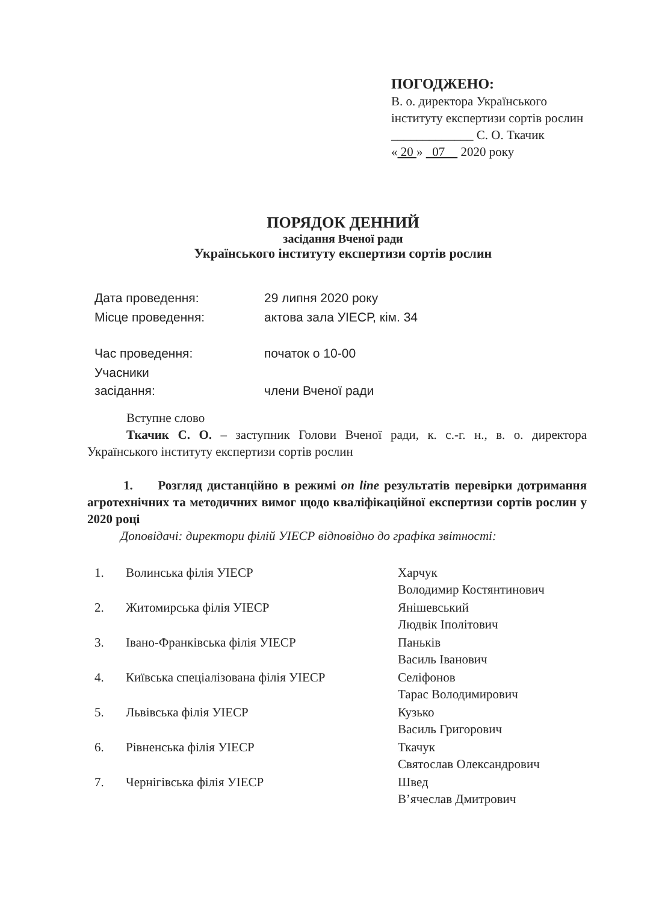ПОГОДЖЕНО:
В. о. директора Українського інституту експертизи сортів рослин
_____________ С. О. Ткачик
« 20 » 07 2020 року
ПОРЯДОК ДЕННИЙ
засідання Вченої ради
Українського інституту експертизи сортів рослин
| Дата проведення: | 29 липня 2020 року |
| Місце проведення: | актова зала УІЕСР, кім. 34 |
| Час проведення: | початок о 10-00 |
| Учасники засідання: | члени Вченої ради |
Вступне слово
Ткачик С. О. – заступник Голови Вченої ради, к. с.-г. н., в. о. директора Українського інституту експертизи сортів рослин
1. Розгляд дистанційно в режимі on line результатів перевірки дотримання агротехнічних та методичних вимог щодо кваліфікаційної експертизи сортів рослин у 2020 році
Доповідачі: директори філій УІЕСР відповідно до графіка звітності:
| 1. | Волинська філія УІЕСР | Харчук Володимир Костянтинович |
| 2. | Житомирська філія УІЕСР | Янішевський Людвік Іполітович |
| 3. | Івано-Франківська філія УІЕСР | Паньків Василь Іванович |
| 4. | Київська спеціалізована філія УІЕСР | Селіфонов Тарас Володимирович |
| 5. | Львівська філія УІЕСР | Кузько Василь Григорович |
| 6. | Рівненська філія УІЕСР | Ткачук Святослав Олександрович |
| 7. | Чернігівська філія УІЕСР | Швед В’ячеслав Дмитрович |